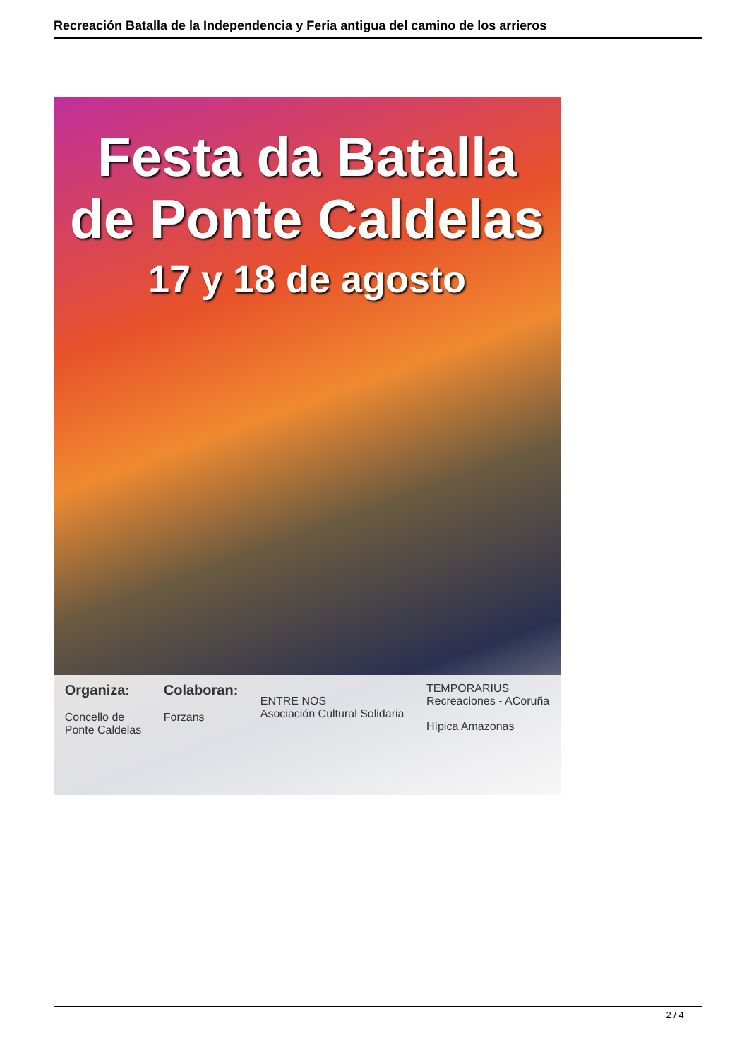Recreación Batalla de la Independencia y Feria antigua del camino de los arrieros
Festa da Batalla
de Ponte Caldelas
17 y 18 de agosto
Organiza:
Concello de
Ponte Caldelas
Colaboran:
Forzans
ENTRE NOS
Asociación Cultural Solidaria
TEMPORARIUS
Recreaciones - ACoruña
Hípica Amazonas
2 / 4